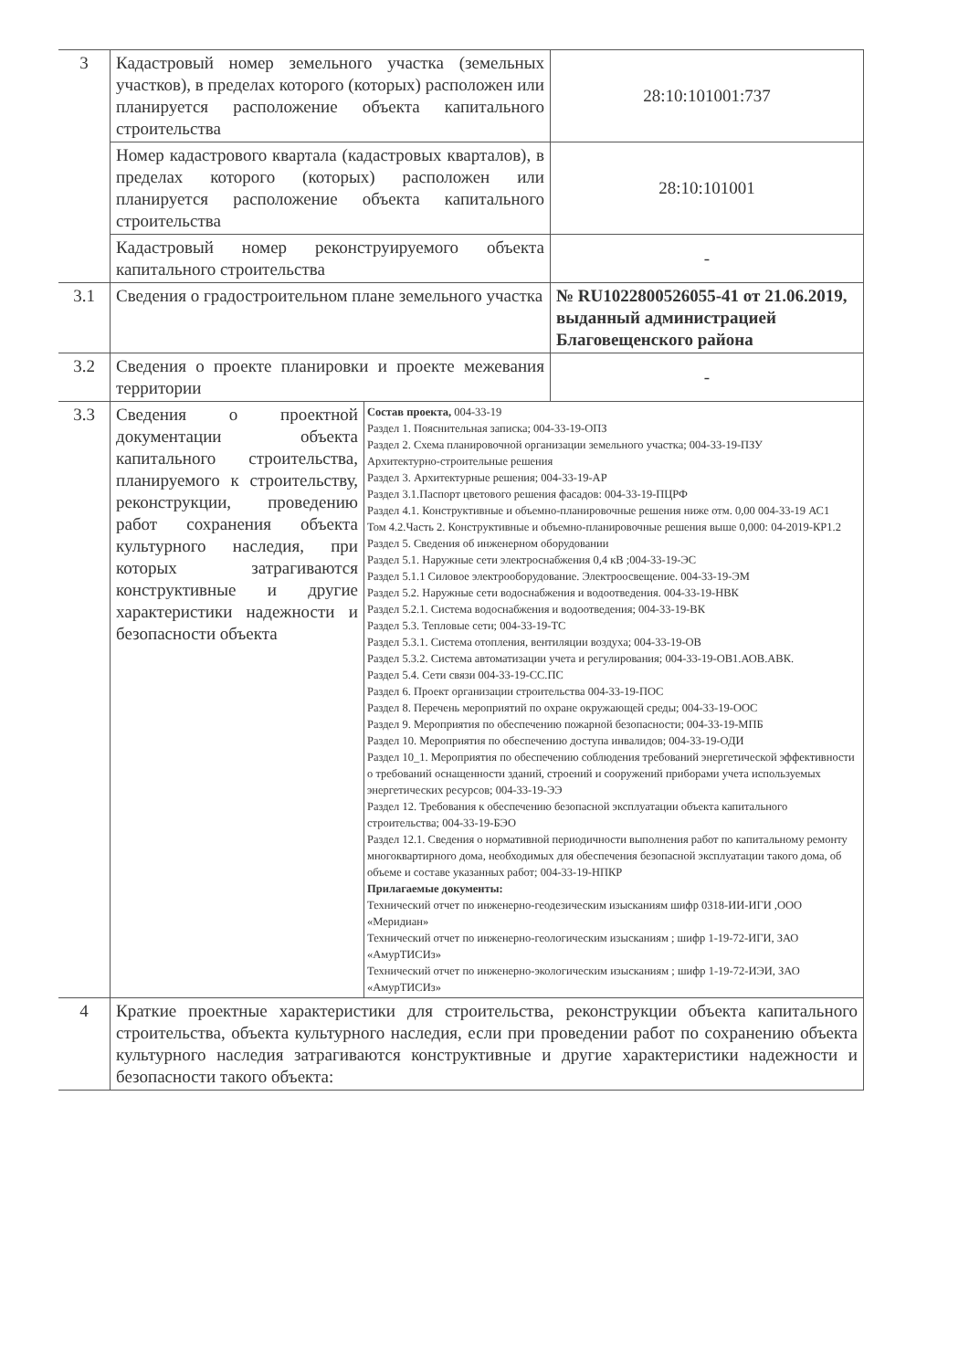| 3 | Кадастровый номер земельного участка (земельных участков), в пределах которого (которых) расположен или планируется расположение объекта капитального строительства | | 28:10:101001:737 |
| | Номер кадастрового квартала (кадастровых кварталов), в пределах которого (которых) расположен или планируется расположение объекта капитального строительства | | 28:10:101001 |
| | Кадастровый номер реконструируемого объекта капитального строительства | | - |
| 3.1 | Сведения о градостроительном плане земельного участка | | № RU1022800526055-41 от 21.06.2019, выданный администрацией Благовещенского района |
| 3.2 | Сведения о проекте планировки и проекте межевания территории | | - |
| 3.3 | Сведения о проектной документации объекта капитального строительства, планируемого к строительству, реконструкции, проведению работ сохранения объекта культурного наследия, при которых затрагиваются конструктивные и другие характеристики надежности и безопасности объекта | Состав проекта, 004-33-19 Раздел 1. Пояснительная записка; 004-33-19-ОПЗ Раздел 2. Схема планировочной организации земельного участка; 004-33-19-ПЗУ Архитектурно-строительные решения Раздел 3. Архитектурные решения; 004-33-19-АР Раздел 3.1.Паспорт цветового решения фасадов: 004-33-19-ПЦРФ Раздел 4.1. Конструктивные и объемно-планировочные решения ниже отм. 0,00 004-33-19 АС1 Том 4.2.Часть 2. Конструктивные и объемно-планировочные решения выше 0,000: 04-2019-КР1.2 Раздел 5. Сведения об инженерном оборудовании Раздел 5.1. Наружные сети электроснабжения 0,4 кВ ;004-33-19-ЭС Раздел 5.1.1 Силовое электрооборудование. Электроосвещение. 004-33-19-ЭМ Раздел 5.2. Наружные сети водоснабжения и водоотведения. 004-33-19-НВК Раздел 5.2.1. Система водоснабжения и водоотведения; 004-33-19-ВК Раздел 5.3. Тепловые сети; 004-33-19-ТС Раздел 5.3.1. Система отопления, вентиляции воздуха; 004-33-19-ОВ Раздел 5.3.2. Система автоматизации учета и регулирования; 004-33-19-ОВ1.АОВ.АВК. Раздел 5.4. Сети связи 004-33-19-СС.ПС Раздел 6. Проект организации строительства 004-33-19-ПОС Раздел 8. Перечень мероприятий по охране окружающей среды; 004-33-19-ООС Раздел 9. Мероприятия по обеспечению пожарной безопасности; 004-33-19-МПБ Раздел 10. Мероприятия по обеспечению доступа инвалидов; 004-33-19-ОДИ Раздел 10_1. Мероприятия по обеспечению соблюдения требований энергетической эффективности о требований оснащенности зданий, строений и сооружений приборами учета используемых энергетических ресурсов; 004-33-19-ЭЭ Раздел 12. Требования к обеспечению безопасной эксплуатации объекта капитального строительства; 004-33-19-БЭО Раздел 12.1. Сведения о нормативной периодичности выполнения работ по капитальному ремонту многоквартирного дома, необходимых для обеспечения безопасной эксплуатации такого дома, об объеме и составе указанных работ; 004-33-19-НПКР Прилагаемые документы: Технический отчет по инженерно-геодезическим изысканиям шифр 0318-ИИ-ИГИ ,ООО «Меридиан» Технический отчет по инженерно-геологическим изысканиям ; шифр 1-19-72-ИГИ, ЗАО «АмурТИСИз» Технический отчет по инженерно-экологическим изысканиям ; шифр 1-19-72-ИЭИ, ЗАО «АмурТИСИз» | |
| 4 | Краткие проектные характеристики для строительства, реконструкции объекта капитального строительства, объекта культурного наследия, если при проведении работ по сохранению объекта культурного наследия затрагиваются конструктивные и другие характеристики надежности и безопасности такого объекта: | | |